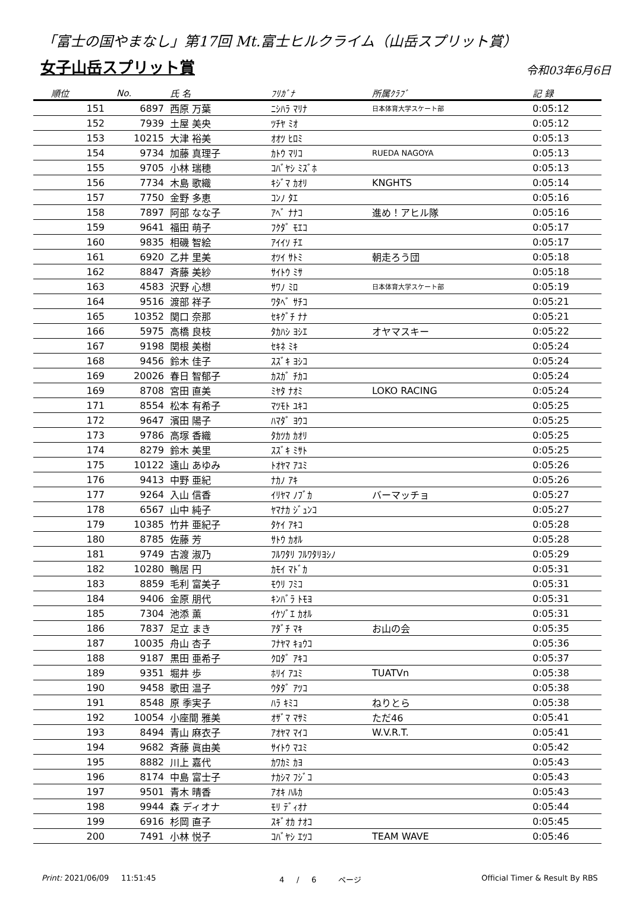「富士の国やまなし」第17回 Mt.富士ヒルクライム（山岳スプリット賞）
女子山岳スプリット賞
令和03年6月6日
| 順位 | No. | 氏 名 | ﾌﾘｶﾞﾅ | 所属ｸﾗﾌﾞ | 記 録 |
| --- | --- | --- | --- | --- | --- |
| 151 | 6897 | 西原 万葉 | ﾆｼﾊﾗ ﾏﾘﾅ | 日本体育大学スケート部 | 0:05:12 |
| 152 | 7939 | 土屋 美央 | ﾂﾁﾔ ﾐｵ | | 0:05:12 |
| 153 | 10215 | 大津 裕美 | ｵｵﾂ ﾋﾛﾐ | | 0:05:13 |
| 154 | 9734 | 加藤 真理子 | ｶﾄｳ ﾏﾘｺ | RUEDA NAGOYA | 0:05:13 |
| 155 | 9705 | 小林 瑞穂 | ｺﾊﾞﾔｼ ﾐｽﾞﾎ | | 0:05:13 |
| 156 | 7734 | 木島 歌織 | ｷｼﾞﾏ ｶｵﾘ | KNGHTS | 0:05:14 |
| 157 | 7750 | 金野 多恵 | ｺﾝﾉ ﾀｴ | | 0:05:16 |
| 158 | 7897 | 阿部 なな子 | ｱﾍﾞ ﾅﾅｺ | 進め！アヒル隊 | 0:05:16 |
| 159 | 9641 | 福田 萌子 | ﾌｸﾀﾞ ﾓｴｺ | | 0:05:17 |
| 160 | 9835 | 相磯 智絵 | ｱｲｲｿ ﾁｴ | | 0:05:17 |
| 161 | 6920 | 乙井 里美 | ｵﾂｲ ｻﾄﾐ | 朝走ろう団 | 0:05:18 |
| 162 | 8847 | 斉藤 美紗 | ｻｲﾄｳ ﾐｻ | | 0:05:18 |
| 163 | 4583 | 沢野 心想 | ｻﾜﾉ ﾐﾛ | 日本体育大学スケート部 | 0:05:19 |
| 164 | 9516 | 渡部 祥子 | ﾜﾀﾍﾞ ｻﾁｺ | | 0:05:21 |
| 165 | 10352 | 関口 奈那 | ｾｷｸﾞﾁ ﾅﾅ | | 0:05:21 |
| 166 | 5975 | 高橋 良枝 | ﾀｶﾊｼ ﾖｼｴ | オヤマスキー | 0:05:22 |
| 167 | 9198 | 関根 美樹 | ｾｷﾈ ﾐｷ | | 0:05:24 |
| 168 | 9456 | 鈴木 佳子 | ｽｽﾞｷ ﾖｼｺ | | 0:05:24 |
| 169 | 20026 | 春日 智郁子 | ｶｽｶﾞ ﾁｶｺ | | 0:05:24 |
| 169 | 8708 | 宮田 直美 | ﾐﾔﾀ ﾅｵﾐ | LOKO RACING | 0:05:24 |
| 171 | 8554 | 松本 有希子 | ﾏﾂﾓﾄ ﾕｷｺ | | 0:05:25 |
| 172 | 9647 | 濱田 陽子 | ﾊﾏﾀﾞ ﾖｳｺ | | 0:05:25 |
| 173 | 9786 | 高塚 香織 | ﾀｶﾂｶ ｶｵﾘ | | 0:05:25 |
| 174 | 8279 | 鈴木 美里 | ｽｽﾞｷ ﾐｻﾄ | | 0:05:25 |
| 175 | 10122 | 遠山 あゆみ | ﾄｵﾔﾏ ｱﾕﾐ | | 0:05:26 |
| 176 | 9413 | 中野 亜紀 | ﾅｶﾉ ｱｷ | | 0:05:26 |
| 177 | 9264 | 入山 信香 | ｲﾘﾔﾏ ﾉﾌﾞｶ | バーマッチョ | 0:05:27 |
| 178 | 6567 | 山中 純子 | ﾔﾏﾅｶ ｼﾞｭﾝｺ | | 0:05:27 |
| 179 | 10385 | 竹井 亜紀子 | ﾀｹｲ ｱｷｺ | | 0:05:28 |
| 180 | 8785 | 佐藤 芳 | ｻﾄｳ ｶｵﾙ | | 0:05:28 |
| 181 | 9749 | 古渡 淑乃 | ﾌﾙﾜﾀﾘ ﾌﾙﾜﾀﾘﾖｼﾉ | | 0:05:29 |
| 182 | 10280 | 鴨居 円 | ｶﾓｲ ﾏﾄﾞｶ | | 0:05:31 |
| 183 | 8859 | 毛利 富美子 | ﾓｳﾘ ﾌﾐｺ | | 0:05:31 |
| 184 | 9406 | 金原 朋代 | ｷﾝﾊﾞﾗ ﾄﾓﾖ | | 0:05:31 |
| 185 | 7304 | 池添 薫 | ｲｹｿﾞｴ ｶｵﾙ | | 0:05:31 |
| 186 | 7837 | 足立 まき | ｱﾀﾞﾁ ﾏｷ | お山の会 | 0:05:35 |
| 187 | 10035 | 舟山 杏子 | ﾌﾅﾔﾏ ｷｮｳｺ | | 0:05:36 |
| 188 | 9187 | 黒田 亜希子 | ｸﾛﾀﾞ ｱｷｺ | | 0:05:37 |
| 189 | 9351 | 堀井 歩 | ﾎﾘｲ ｱﾕﾐ | TUATVn | 0:05:38 |
| 190 | 9458 | 歌田 温子 | ｳﾀﾀﾞ ｱﾂｺ | | 0:05:38 |
| 191 | 8548 | 原 季実子 | ﾊﾗ ｷﾐｺ | ねりとら | 0:05:38 |
| 192 | 10054 | 小座間 雅美 | ｵｻﾞﾏ ﾏｻﾐ | ただ46 | 0:05:41 |
| 193 | 8494 | 青山 麻衣子 | ｱｵﾔﾏ ﾏｲｺ | W.V.R.T. | 0:05:41 |
| 194 | 9682 | 斉藤 眞由美 | ｻｲﾄｳ ﾏﾕﾐ | | 0:05:42 |
| 195 | 8882 | 川上 嘉代 | ｶﾜｶﾐ ｶﾖ | | 0:05:43 |
| 196 | 8174 | 中島 富士子 | ﾅｶｼﾏ ﾌｼﾞｺ | | 0:05:43 |
| 197 | 9501 | 青木 晴香 | ｱｵｷ ﾊﾙｶ | | 0:05:43 |
| 198 | 9944 | 森 ディオナ | ﾓﾘ ﾃﾞｨｵﾅ | | 0:05:44 |
| 199 | 6916 | 杉岡 直子 | ｽｷﾞｵｶ ﾅｵｺ | | 0:05:45 |
| 200 | 7491 | 小林 悦子 | ｺﾊﾞﾔｼ ｴﾂｺ | TEAM WAVE | 0:05:46 |
Print: 2021/06/09 11:51:45 4 / 6 ページ Official Timer & Result By RBS